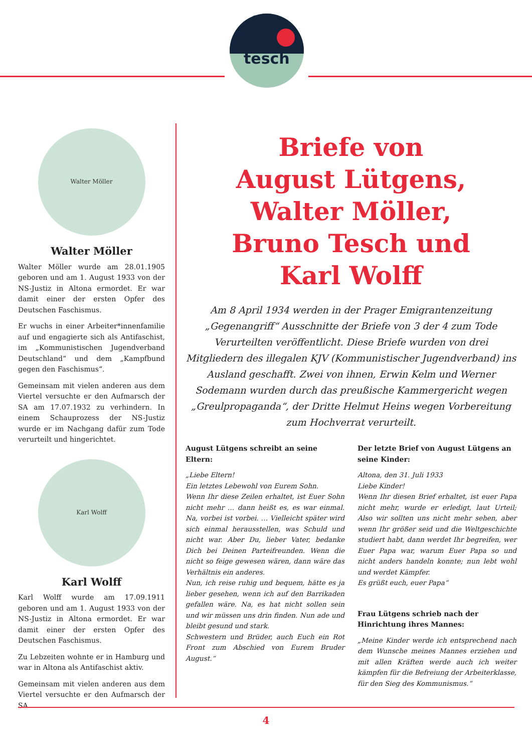tesch
Walter Möller
Walter Möller
Walter Möller wurde am 28.01.1905 geboren und am 1. August 1933 von der NS-Justiz in Altona ermordet. Er war damit einer der ersten Opfer des Deutschen Faschismus.
Er wuchs in einer Arbeiter*innenfamilie auf und engagierte sich als Antifaschist, im „Kommunistischen Jugendverband Deutschland“ und dem „Kampfbund gegen den Faschismus“.
Gemeinsam mit vielen anderen aus dem Viertel versuchte er den Aufmarsch der SA am 17.07.1932 zu verhindern. In einem Schauprozess der NS-Justiz wurde er im Nachgang dafür zum Tode verurteilt und hingerichtet.
Karl Wolff
Karl Wolff
Karl Wolff wurde am 17.09.1911 geboren und am 1. August 1933 von der NS-Justiz in Altona ermordet. Er war damit einer der ersten Opfer des Deutschen Faschismus.
Zu Lebzeiten wohnte er in Hamburg und war in Altona als Antifaschist aktiv.
Gemeinsam mit vielen anderen aus dem Viertel versuchte er den Aufmarsch der SA
Briefe von
August Lütgens,
Walter Möller,
Bruno Tesch und
Karl Wolff
Am 8 April 1934 werden in der Prager Emigrantenzeitung „Gegenangriff“ Ausschnitte der Briefe von 3 der 4 zum Tode Verurteilten veröffentlicht. Diese Briefe wurden von drei Mitgliedern des illegalen KJV (Kommunistischer Jugendverband) ins Ausland geschafft. Zwei von ihnen, Erwin Kelm und Werner Sodemann wurden durch das preußische Kammergericht wegen „Greulpropaganda“, der Dritte Helmut Heins wegen Vorbereitung zum Hochverrat verurteilt.
August Lütgens schreibt an seine Eltern:
„Liebe Eltern!
Ein letztes Lebewohl von Eurem Sohn.
Wenn Ihr diese Zeilen erhaltet, ist Euer Sohn nicht mehr … dann heißt es, es war einmal. Na, vorbei ist vorbei. … Vielleicht später wird sich einmal herausstellen, was Schuld und nicht war. Aber Du, lieber Vater, bedanke Dich bei Deinen Parteifreunden. Wenn die nicht so feige gewesen wären, dann wäre das Verhältnis ein anderes.
Nun, ich reise ruhig und bequem, hätte es ja lieber gesehen, wenn ich auf den Barrikaden gefallen wäre. Na, es hat nicht sollen sein und wir müssen uns drin finden. Nun ade und bleibt gesund und stark.
Schwestern und Brüder, auch Euch ein Rot Front zum Abschied von Eurem Bruder August.“
Der letzte Brief von August Lütgens an seine Kinder:
Altona, den 31. Juli 1933
Liebe Kinder!
Wenn Ihr diesen Brief erhaltet, ist euer Papa nicht mehr, wurde er erledigt, laut Urteil; Also wir sollten uns nicht mehr sehen, aber wenn Ihr größer seid und die Weltgeschichte studiert habt, dann werdet Ihr begreifen, wer Euer Papa war, warum Euer Papa so und nicht anders handeln konnte; nun lebt wohl und werdet Kämpfer.
Es grüßt euch, euer Papa“
Frau Lütgens schrieb nach der Hinrichtung ihres Mannes:
„Meine Kinder werde ich entsprechend nach dem Wunsche meines Mannes erziehen und mit allen Kräften werde auch ich weiter kämpfen für die Befreiung der Arbeiterklasse, für den Sieg des Kommunismus.“
4